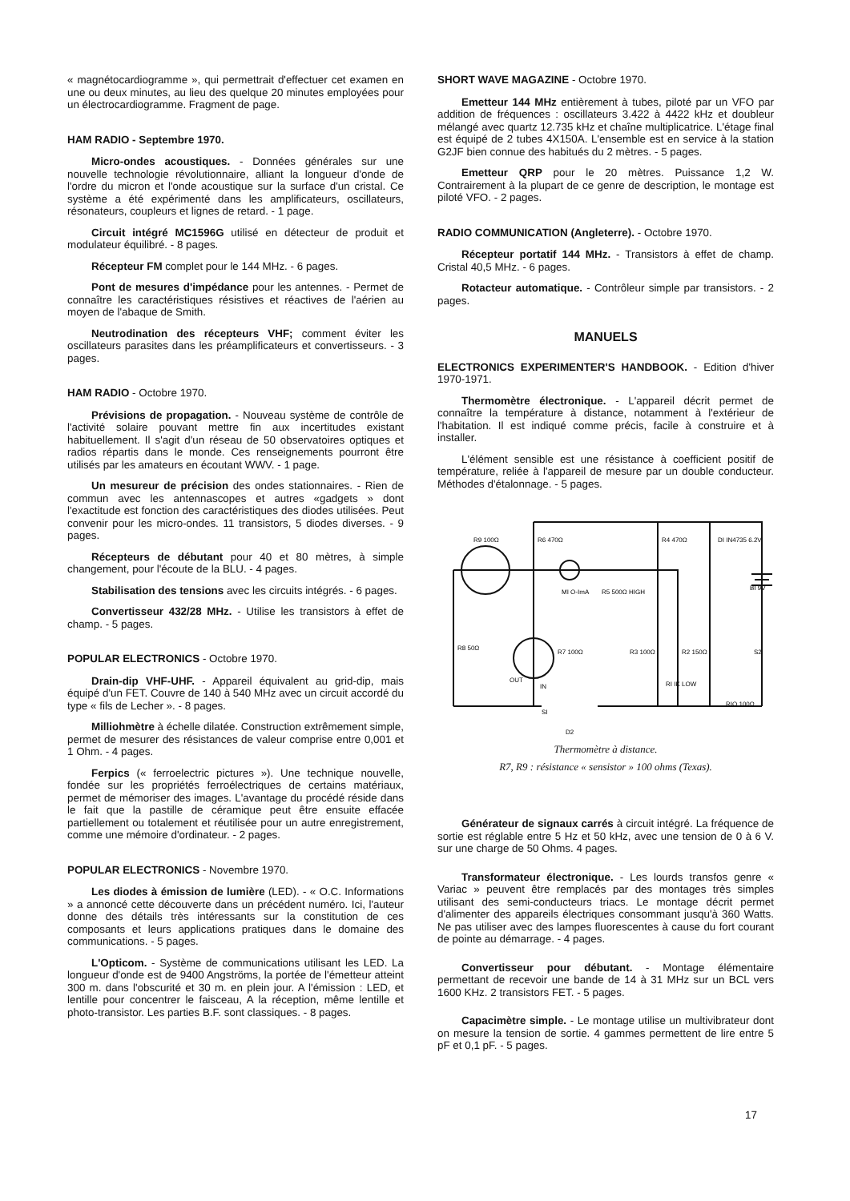« magnétocardiogramme », qui permettrait d'effectuer cet examen en une ou deux minutes, au lieu des quelque 20 minutes employées pour un électrocardiogramme. Fragment de page.
HAM RADIO - Septembre 1970.
Micro-ondes acoustiques. - Données générales sur une nouvelle technologie révolutionnaire, alliant la longueur d'onde de l'ordre du micron et l'onde acoustique sur la surface d'un cristal. Ce système a été expérimenté dans les amplificateurs, oscillateurs, résonateurs, coupleurs et lignes de retard. - 1 page.
Circuit intégré MC1596G utilisé en détecteur de produit et modulateur équilibré. - 8 pages.
Récepteur FM complet pour le 144 MHz. - 6 pages.
Pont de mesures d'impédance pour les antennes. - Permet de connaître les caractéristiques résistives et réactives de l'aérien au moyen de l'abaque de Smith.
Neutrodination des récepteurs VHF; comment éviter les oscillateurs parasites dans les préamplificateurs et convertisseurs. - 3 pages.
HAM RADIO - Octobre 1970.
Prévisions de propagation. - Nouveau système de contrôle de l'activité solaire pouvant mettre fin aux incertitudes existant habituellement. Il s'agit d'un réseau de 50 observatoires optiques et radios répartis dans le monde. Ces renseignements pourront être utilisés par les amateurs en écoutant WWV. - 1 page.
Un mesureur de précision des ondes stationnaires. - Rien de commun avec les antennascopes et autres «gadgets » dont l'exactitude est fonction des caractéristiques des diodes utilisées. Peut convenir pour les micro-ondes. 11 transistors, 5 diodes diverses. - 9 pages.
Récepteurs de débutant pour 40 et 80 mètres, à simple changement, pour l'écoute de la BLU. - 4 pages.
Stabilisation des tensions avec les circuits intégrés. - 6 pages.
Convertisseur 432/28 MHz. - Utilise les transistors à effet de champ. - 5 pages.
POPULAR ELECTRONICS - Octobre 1970.
Drain-dip VHF-UHF. - Appareil équivalent au grid-dip, mais équipé d'un FET. Couvre de 140 à 540 MHz avec un circuit accordé du type « fils de Lecher ». - 8 pages.
Milliohmètre à échelle dilatée. Construction extrêmement simple, permet de mesurer des résistances de valeur comprise entre 0,001 et 1 Ohm. - 4 pages.
Ferpics (« ferroelectric pictures »). Une technique nouvelle, fondée sur les propriétés ferroélectriques de certains matériaux, permet de mémoriser des images. L'avantage du procédé réside dans le fait que la pastille de céramique peut être ensuite effacée partiellement ou totalement et réutilisée pour un autre enregistrement, comme une mémoire d'ordinateur. - 2 pages.
POPULAR ELECTRONICS - Novembre 1970.
Les diodes à émission de lumière (LED). - « O.C. Informations » a annoncé cette découverte dans un précédent numéro. Ici, l'auteur donne des détails très intéressants sur la constitution de ces composants et leurs applications pratiques dans le domaine des communications. - 5 pages.
L'Opticom. - Système de communications utilisant les LED. La longueur d'onde est de 9400 Angströms, la portée de l'émetteur atteint 300 m. dans l'obscurité et 30 m. en plein jour. A l'émission : LED, et lentille pour concentrer le faisceau, A la réception, même lentille et photo-transistor. Les parties B.F. sont classiques. - 8 pages.
SHORT WAVE MAGAZINE - Octobre 1970.
Emetteur 144 MHz entièrement à tubes, piloté par un VFO par addition de fréquences : oscillateurs 3.422 à 4422 kHz et doubleur mélangé avec quartz 12.735 kHz et chaîne multiplicatrice. L'étage final est équipé de 2 tubes 4X150A. L'ensemble est en service à la station G2JF bien connue des habitués du 2 mètres. - 5 pages.
Emetteur QRP pour le 20 mètres. Puissance 1,2 W. Contrairement à la plupart de ce genre de description, le montage est piloté VFO. - 2 pages.
RADIO COMMUNICATION (Angleterre). - Octobre 1970.
Récepteur portatif 144 MHz. - Transistors à effet de champ. Cristal 40,5 MHz. - 6 pages.
Rotacteur automatique. - Contrôleur simple par transistors. - 2 pages.
MANUELS
ELECTRONICS EXPERIMENTER'S HANDBOOK. - Edition d'hiver 1970-1971.
Thermomètre électronique. - L'appareil décrit permet de connaître la température à distance, notamment à l'extérieur de l'habitation. Il est indiqué comme précis, facile à construire et à installer.
L'élément sensible est une résistance à coefficient positif de température, reliée à l'appareil de mesure par un double conducteur. Méthodes d'étalonnage. - 5 pages.
R9 100Ω
R6 470Ω
R4 470Ω
DI IN4735 6.2V
BI 9V
MI O-ImA
R5 500Ω HIGH
R8 50Ω
R7 100Ω
R3 100Ω
R2 150Ω
S2
OUT
IN
RI IK LOW
SI
RIO 100Ω
D2
Thermomètre à distance.
R7, R9 : résistance « sensistor » 100 ohms (Texas).
Générateur de signaux carrés à circuit intégré. La fréquence de sortie est réglable entre 5 Hz et 50 kHz, avec une tension de 0 à 6 V. sur une charge de 50 Ohms. 4 pages.
Transformateur électronique. - Les lourds transfos genre « Variac » peuvent être remplacés par des montages très simples utilisant des semi-conducteurs triacs. Le montage décrit permet d'alimenter des appareils électriques consommant jusqu'à 360 Watts. Ne pas utiliser avec des lampes fluorescentes à cause du fort courant de pointe au démarrage. - 4 pages.
Convertisseur pour débutant. - Montage élémentaire permettant de recevoir une bande de 14 à 31 MHz sur un BCL vers 1600 KHz. 2 transistors FET. - 5 pages.
Capacimètre simple. - Le montage utilise un multivibrateur dont on mesure la tension de sortie. 4 gammes permettent de lire entre 5 pF et 0,1 pF. - 5 pages.
17